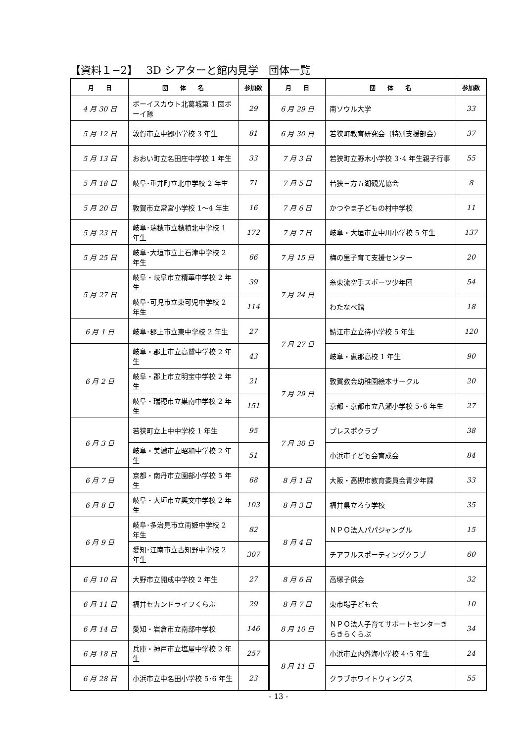【資料１−2】　 3D シアターと館内見学　団体一覧
| 月 日 | 団 体 名 | 参加数 | 月 日 | 団 体 名 | 参加数 |
| --- | --- | --- | --- | --- | --- |
| 4 月 30 日 | ボーイスカウト北葛城第 1 団ボーイ隊 | 29 | 6 月 29 日 | 南ソウル大学 | 33 |
| 5 月 12 日 | 敦賀市立中郷小学校 3 年生 | 81 | 6 月 30 日 | 若狭町教育研究会（特別支援部会） | 37 |
| 5 月 13 日 | おおい町立名田庄中学校 1 年生 | 33 | 7 月 3 日 | 若狭町立野木小学校 3･4 年生親子行事 | 55 |
| 5 月 18 日 | 岐阜･垂井町立北中学校 2 年生 | 71 | 7 月 5 日 | 若狭三方五湖観光協会 | 8 |
| 5 月 20 日 | 敦賀市立常宮小学校 1〜4 年生 | 16 | 7 月 6 日 | かつやま子どもの村中学校 | 11 |
| 5 月 23 日 | 岐阜･瑞穂市立穂積北中学校 1 年生 | 172 | 7 月 7 日 | 岐阜・大垣市立中川小学校 5 年生 | 137 |
| 5 月 25 日 | 岐阜･大垣市立上石津中学校 2 年生 | 66 | 7 月 15 日 | 梅の里子育て支援センター | 20 |
| 5 月 27 日 | 岐阜・岐阜市立精華中学校 2 年生 | 39 | 7 月 24 日 | 糸東流空手スポーツ少年団 | 54 |
| | 岐阜･可児市立東可児中学校 2 年生 | 114 | | わたなべ館 | 18 |
| 6 月 1 日 | 岐阜･郡上市立東中学校 2 年生 | 27 | 7 月 27 日 | 鯖江市立立待小学校 5 年生 | 120 |
| 6 月 2 日 | 岐阜・郡上市立高鷲中学校 2 年生 | 43 | | 岐阜・恵那高校 1 年生 | 90 |
| | 岐阜・郡上市立明宝中学校 2 年生 | 21 | 7 月 29 日 | 敦賀教会幼稚園絵本サークル | 20 |
| | 岐阜・瑞穂市立巣南中学校 2 年生 | 151 | | 京都・京都市立八瀬小学校 5･6 年生 | 27 |
| 6 月 3 日 | 若狭町立上中中学校 1 年生 | 95 | 7 月 30 日 | プレスポクラブ | 38 |
| | 岐阜・美濃市立昭和中学校 2 年生 | 51 | | 小浜市子ども会育成会 | 84 |
| 6 月 7 日 | 京都・南丹市立園部小学校 5 年生 | 68 | 8 月 1 日 | 大阪・高槻市教育委員会青少年課 | 33 |
| 6 月 8 日 | 岐阜・大垣市立興文中学校 2 年生 | 103 | 8 月 3 日 | 福井県立ろう学校 | 35 |
| 6 月 9 日 | 岐阜･多治見市立南姫中学校 2 年生 | 82 | 8 月 4 日 | ＮＰＯ法人パパジャングル | 15 |
| | 愛知･江南市立古知野中学校 2 年生 | 307 | | チアフルスポーティングクラブ | 60 |
| 6 月 10 日 | 大野市立開成中学校 2 年生 | 27 | 8 月 6 日 | 高塚子供会 | 32 |
| 6 月 11 日 | 福井セカンドライフくらぶ | 29 | 8 月 7 日 | 東市場子ども会 | 10 |
| 6 月 14 日 | 愛知・岩倉市立南部中学校 | 146 | 8 月 10 日 | ＮＰＯ法人子育てサポートセンターきらきらくらぶ | 34 |
| 6 月 18 日 | 兵庫・神戸市立塩屋中学校 2 年生 | 257 | 8 月 11 日 | 小浜市立内外海小学校 4･5 年生 | 24 |
| 6 月 28 日 | 小浜市立中名田小学校 5･6 年生 | 23 | | クラブホワイトウィングス | 55 |
- 13 -